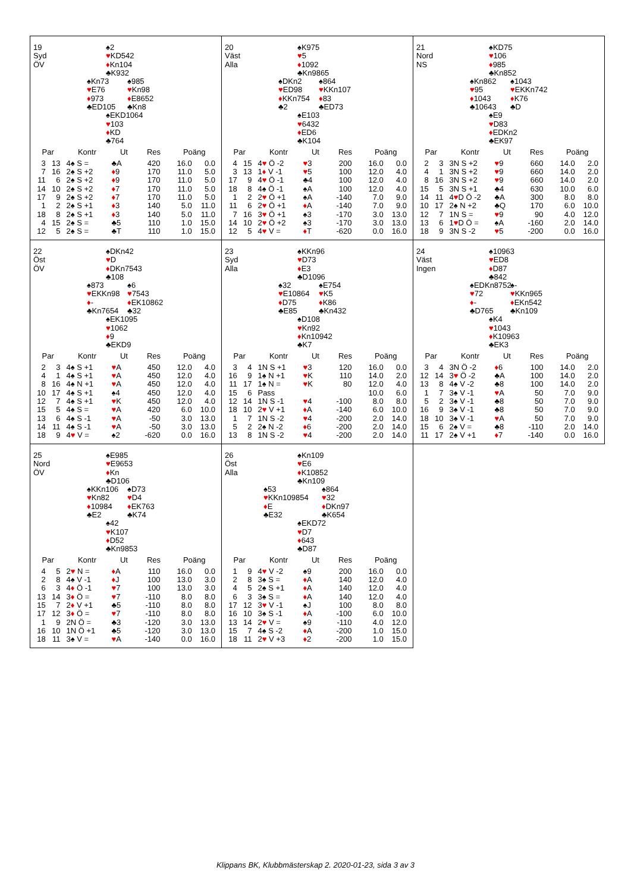19
Syd
ÖV
♠2
♥KD542
♦Kn104
♣K932
♠Kn73
♥E76
♦973
♣ED105
♠985
♥Kn98
♦E8652
♣Kn8
♠EKD1064
♥103
♦KD
♣764
| Par | | Kontr | Ut | Res | Poäng | |
| --- | --- | --- | --- | --- | --- | --- |
| 3 | 13 | 4♠ S = | ♣A | 420 | 16.0 | 0.0 |
| 7 | 16 | 2♠ S +2 | ♦ 9 | 170 | 11.0 | 5.0 |
| 11 | 6 | 2♠ S +2 | ♦ 9 | 170 | 11.0 | 5.0 |
| 14 | 10 | 2♠ S +2 | ♦ 7 | 170 | 11.0 | 5.0 |
| 17 | 9 | 2♠ S +2 | ♦ 7 | 170 | 11.0 | 5.0 |
| 1 | 2 | 2♠ S +1 | ♦ 3 | 140 | 5.0 | 11.0 |
| 18 | 8 | 2♠ S +1 | ♦ 3 | 140 | 5.0 | 11.0 |
| 4 | 15 | 2♠ S = | ♣5 | 110 | 1.0 | 15.0 |
| 12 | 5 | 2♠ S = | ♣T | 110 | 1.0 | 15.0 |
20
Väst
Alla
♠K975
♥5
♦1092
♣Kn9865
♠DKn2
♥ED98
♦KKn754
♣2
♠864
♥KKn107
♦83
♣ED73
♠E103
♥6432
♦ED6
♣K104
| Par | | Kontr | Ut | Res | Poäng | |
| --- | --- | --- | --- | --- | --- | --- |
| 4 | 15 | 4 ♥ Ö -2 | ♥ 3 | 200 | 16.0 | 0.0 |
| 3 | 13 | 1 ♦ V -1 | ♥ 5 | 100 | 12.0 | 4.0 |
| 17 | 9 | 4 ♥ Ö -1 | ♣4 | 100 | 12.0 | 4.0 |
| 18 | 8 | 4♠ Ö -1 | ♠A | 100 | 12.0 | 4.0 |
| 1 | 2 | 2 ♥ Ö +1 | ♠A | -140 | 7.0 | 9.0 |
| 11 | 6 | 2 ♥ Ö +1 | ♦ A | -140 | 7.0 | 9.0 |
| 7 | 16 | 3 ♥ Ö +1 | ♠3 | -170 | 3.0 | 13.0 |
| 14 | 10 | 2 ♥ Ö +2 | ♠3 | -170 | 3.0 | 13.0 |
| 12 | 5 | 4 ♥ V = | ♦ T | -620 | 0.0 | 16.0 |
21
Nord
NS
♠KD75
♥106
♦985
♣Kn852
♠Kn862
♥95
♦1043
♣10643
♠1043
♥EKKn742
♦K76
♣D
♠E9
♥D83
♦EDKn2
♣EK97
| Par | | Kontr | Ut | Res | Poäng | |
| --- | --- | --- | --- | --- | --- | --- |
| 2 | 3 | 3N S +2 | ♥ 9 | 660 | 14.0 | 2.0 |
| 4 | 1 | 3N S +2 | ♥ 9 | 660 | 14.0 | 2.0 |
| 8 | 16 | 3N S +2 | ♥ 9 | 660 | 14.0 | 2.0 |
| 15 | 5 | 3N S +1 | ♣4 | 630 | 10.0 | 6.0 |
| 14 | 11 | 4 ♥ D Ö -2 | ♣A | 300 | 8.0 | 8.0 |
| 10 | 17 | 2♠ N +2 | ♣Q | 170 | 6.0 | 10.0 |
| 12 | 7 | 1N S = | ♥ 9 | 90 | 4.0 | 12.0 |
| 13 | 6 | 1 ♥ D Ö = | ♠A | -160 | 2.0 | 14.0 |
| 18 | 9 | 3N S -2 | ♥ 5 | -200 | 0.0 | 16.0 |
22
Öst
ÖV
♠DKn42
♥D
♦DKn7543
♣108
♠873
♥EKKn98
♦-
♣Kn7654
♠6
♥7543
♦EK10862
♣32
♠EK1095
♥1062
♦9
♣EKD9
| Par | | Kontr | Ut | Res | Poäng | |
| --- | --- | --- | --- | --- | --- | --- |
| 2 | 3 | 4♠ S +1 | ♥ A | 450 | 12.0 | 4.0 |
| 4 | 1 | 4♠ S +1 | ♥ A | 450 | 12.0 | 4.0 |
| 8 | 16 | 4♠ N +1 | ♥ A | 450 | 12.0 | 4.0 |
| 10 | 17 | 4♠ S +1 | ♠4 | 450 | 12.0 | 4.0 |
| 12 | 7 | 4♠ S +1 | ♥ K | 450 | 12.0 | 4.0 |
| 15 | 5 | 4♠ S = | ♥ A | 420 | 6.0 | 10.0 |
| 13 | 6 | 4♠ S -1 | ♥ A | -50 | 3.0 | 13.0 |
| 14 | 11 | 4♠ S -1 | ♥ A | -50 | 3.0 | 13.0 |
| 18 | 9 | 4 ♥ V = | ♠2 | -620 | 0.0 | 16.0 |
23
Syd
Alla
♠KKn96
♥D73
♦E3
♣D1096
♠32
♥E10864
♦D75
♣E85
♠E754
♥K5
♦K86
♣Kn432
♠D108
♥Kn92
♦Kn10942
♣K7
| Par | | Kontr | Ut | Res | Poäng | |
| --- | --- | --- | --- | --- | --- | --- |
| 3 | 4 | 1N S +1 | ♥ 3 | 120 | 16.0 | 0.0 |
| 16 | 9 | 1♠ N +1 | ♥ K | 110 | 14.0 | 2.0 |
| 11 | 17 | 1♠ N = | ♥ K | 80 | 12.0 | 4.0 |
| 15 | 6 | Pass | | | 10.0 | 6.0 |
| 12 | 14 | 1N S -1 | ♥ 4 | -100 | 8.0 | 8.0 |
| 18 | 10 | 2 ♥ V +1 | ♦ A | -140 | 6.0 | 10.0 |
| 1 | 7 | 1N S -2 | ♥ 4 | -200 | 2.0 | 14.0 |
| 5 | 2 | 2♠ N -2 | ♦ 6 | -200 | 2.0 | 14.0 |
| 13 | 8 | 1N S -2 | ♥ 4 | -200 | 2.0 | 14.0 |
24
Väst
Ingen
♠10963
♥ED8
♦D87
♣842
♠EDKn8752
♥72
♦-
♣D765
♠-
♥KKn965
♦EKn542
♣Kn109
♠K4
♥1043
♦K10963
♣EK3
| Par | | Kontr | Ut | Res | Poäng | |
| --- | --- | --- | --- | --- | --- | --- |
| 3 | 4 | 3N Ö -2 | ♦ 6 | 100 | 14.0 | 2.0 |
| 12 | 14 | 3 ♥ Ö -2 | ♣A | 100 | 14.0 | 2.0 |
| 13 | 8 | 4♠ V -2 | ♣8 | 100 | 14.0 | 2.0 |
| 1 | 7 | 3♠ V -1 | ♥ A | 50 | 7.0 | 9.0 |
| 5 | 2 | 3♠ V -1 | ♣8 | 50 | 7.0 | 9.0 |
| 16 | 9 | 3♠ V -1 | ♣8 | 50 | 7.0 | 9.0 |
| 18 | 10 | 3♠ V -1 | ♥ A | 50 | 7.0 | 9.0 |
| 15 | 6 | 2♠ V = | ♣8 | -110 | 2.0 | 14.0 |
| 11 | 17 | 2♠ V +1 | ♦ 7 | -140 | 0.0 | 16.0 |
25
Nord
ÖV
♠E985
♥E9653
♦Kn
♣D106
♠KKn106
♥Kn82
♦10984
♣E2
♠D73
♥D4
♦EK763
♣K74
♠42
♥K107
♦D52
♣Kn9853
| Par | | Kontr | Ut | Res | Poäng | |
| --- | --- | --- | --- | --- | --- | --- |
| 4 | 5 | 2 ♥ N = | ♦ A | 110 | 16.0 | 0.0 |
| 2 | 8 | 4♠ V -1 | ♦ J | 100 | 13.0 | 3.0 |
| 6 | 3 | 4 ♦ Ö -1 | ♥ 7 | 100 | 13.0 | 3.0 |
| 13 | 14 | 3 ♦ Ö = | ♥ 7 | -110 | 8.0 | 8.0 |
| 15 | 7 | 2 ♦ V +1 | ♣5 | -110 | 8.0 | 8.0 |
| 17 | 12 | 3 ♦ Ö = | ♥ 7 | -110 | 8.0 | 8.0 |
| 1 | 9 | 2N Ö = | ♣3 | -120 | 3.0 | 13.0 |
| 16 | 10 | 1N Ö +1 | ♣5 | -120 | 3.0 | 13.0 |
| 18 | 11 | 3♠ V = | ♥ A | -140 | 0.0 | 16.0 |
26
Öst
Alla
♠Kn109
♥E6
♦K10852
♣Kn109
♠53
♥KKn109854
♦E
♣E32
♠864
♥32
♦DKn97
♣K654
♠EKD72
♥D7
♦643
♣D87
| Par | | Kontr | Ut | Res | Poäng | |
| --- | --- | --- | --- | --- | --- | --- |
| 1 | 9 | 4 ♥ V -2 | ♠9 | 200 | 16.0 | 0.0 |
| 2 | 8 | 3♠ S = | ♦ A | 140 | 12.0 | 4.0 |
| 4 | 5 | 2♠ S +1 | ♦ A | 140 | 12.0 | 4.0 |
| 6 | 3 | 3♠ S = | ♦ A | 140 | 12.0 | 4.0 |
| 17 | 12 | 3 ♥ V -1 | ♠J | 100 | 8.0 | 8.0 |
| 16 | 10 | 3♠ S -1 | ♦ A | -100 | 6.0 | 10.0 |
| 13 | 14 | 2 ♥ V = | ♠9 | -110 | 4.0 | 12.0 |
| 15 | 7 | 4♠ S -2 | ♦ A | -200 | 1.0 | 15.0 |
| 18 | 11 | 2 ♥ V +3 | ♦ 2 | -200 | 1.0 | 15.0 |
Klippans BK, Klubbmästerskap 2. 2020-01-23, sida 3 av 3